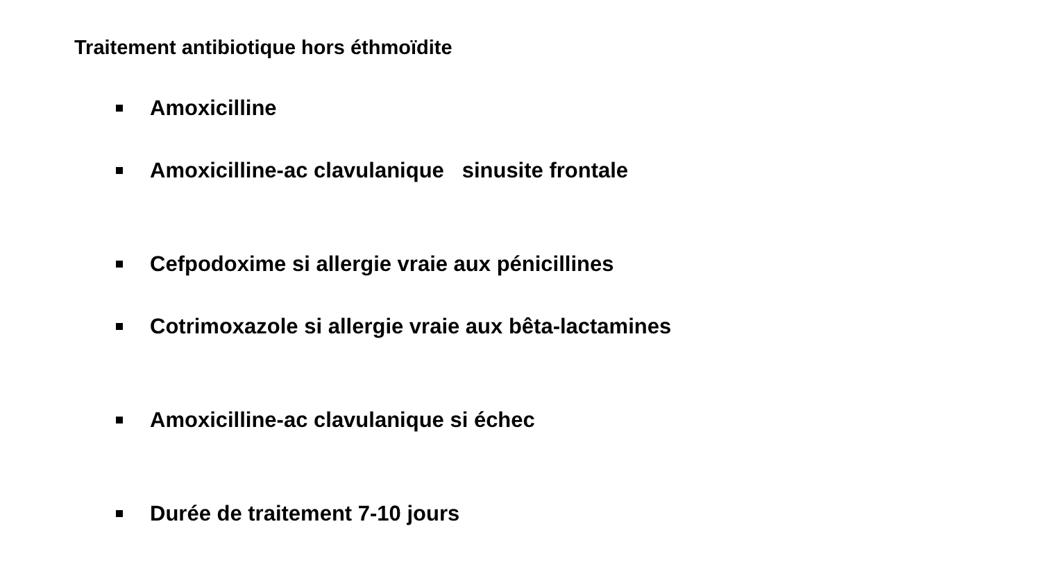Traitement antibiotique hors éthmoïdite
Amoxicilline
Amoxicilline-ac clavulanique sinusite frontale
Cefpodoxime si allergie vraie aux pénicillines
Cotrimoxazole si allergie vraie aux bêta-lactamines
Amoxicilline-ac clavulanique si échec
Durée de traitement 7-10 jours